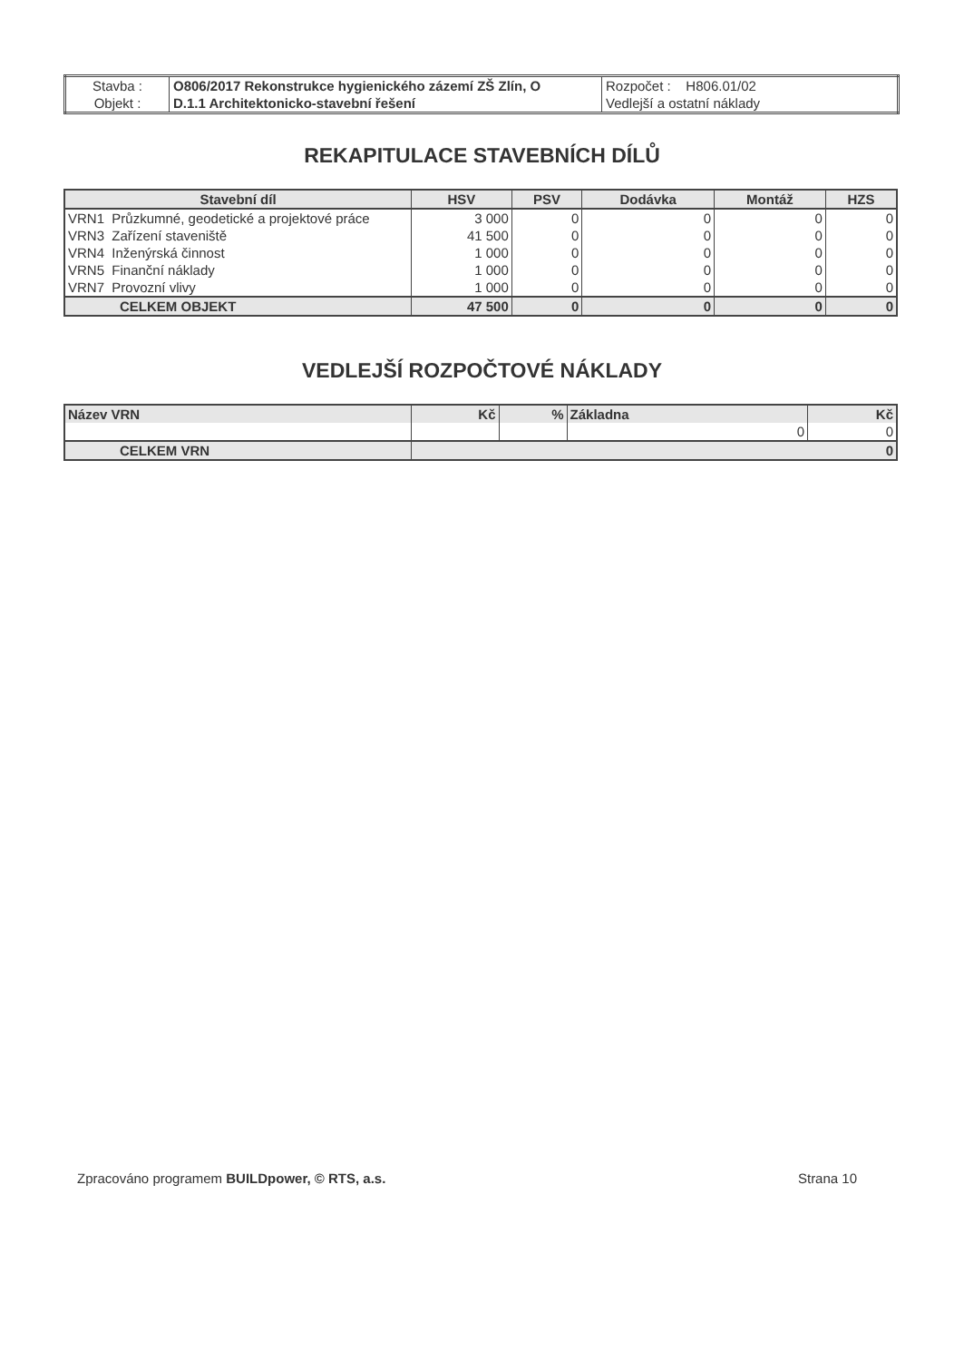| Stavba : | O806/2017 Rekonstrukce hygienického zázemí ZŠ Zlín, O | Rozpočet : H806.01/02 |
| Objekt : | D.1.1 Architektonicko-stavební řešení | Vedlejší a ostatní náklady |
REKAPITULACE STAVEBNÍCH DÍLŮ
| Stavební díl | HSV | PSV | Dodávka | Montáž | HZS |
| --- | --- | --- | --- | --- | --- |
| VRN1 Průzkumné, geodetické a projektové práce | 3 000 | 0 | 0 | 0 | 0 |
| VRN3 Zařízení staveniště | 41 500 | 0 | 0 | 0 | 0 |
| VRN4 Inženýrská činnost | 1 000 | 0 | 0 | 0 | 0 |
| VRN5 Finanční náklady | 1 000 | 0 | 0 | 0 | 0 |
| VRN7 Provozní vlivy | 1 000 | 0 | 0 | 0 | 0 |
| CELKEM OBJEKT | 47 500 | 0 | 0 | 0 | 0 |
VEDLEJŠÍ ROZPOČTOVÉ NÁKLADY
| Název VRN | Kč | % | Základna | Kč |
| | | | 0 | 0 |
| CELKEM VRN | 0 | | | |
Zpracováno programem BUILDpower, © RTS, a.s. Strana 10